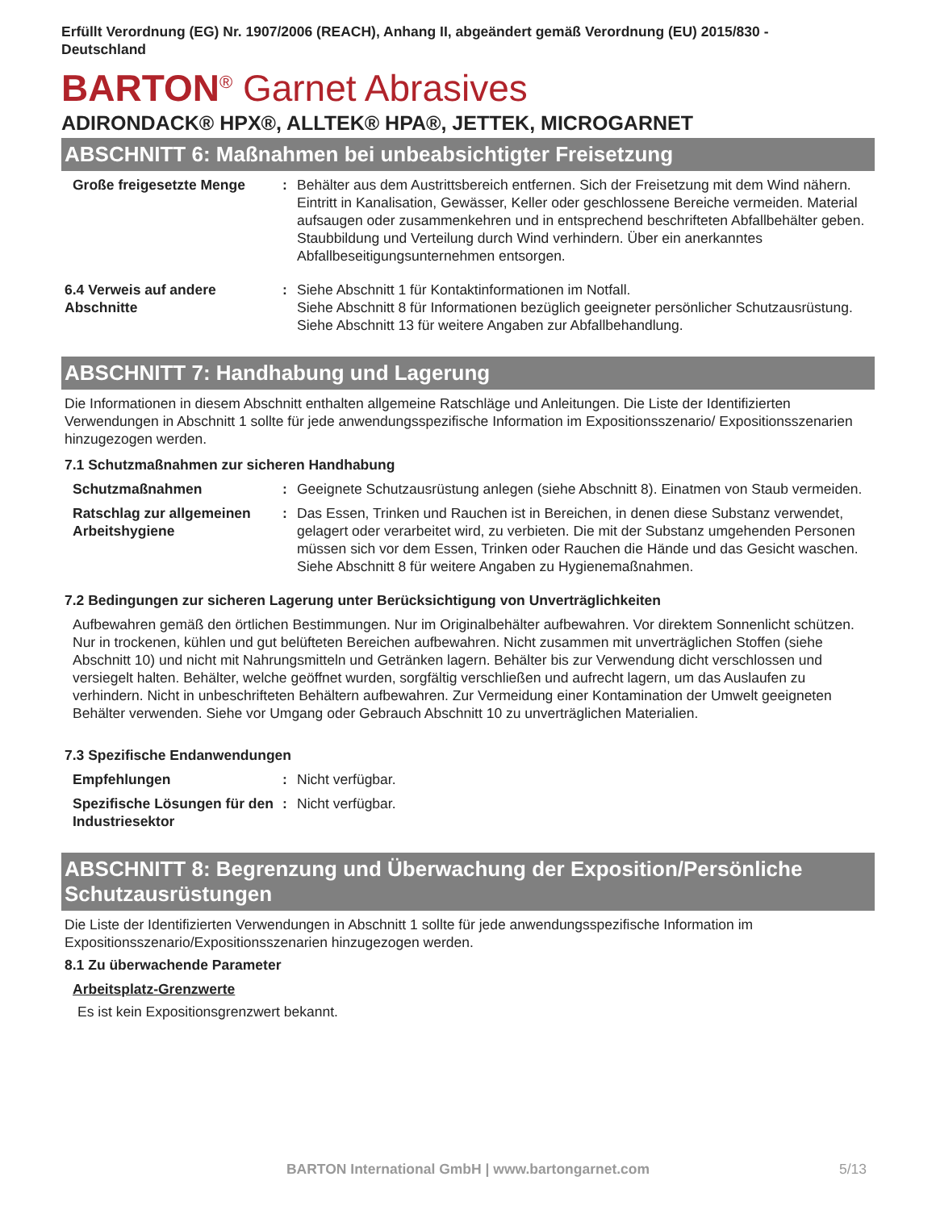Erfüllt Verordnung (EG) Nr. 1907/2006 (REACH), Anhang II, abgeändert gemäß Verordnung (EU) 2015/830 -
Deutschland
BARTON<sup>®</sup> Garnet Abrasives
ADIRONDACK® HPX®, ALLTEK® HPA®, JETTEK, MICROGARNET
ABSCHNITT 6: Maßnahmen bei unbeabsichtigter Freisetzung
Große freigesetzte Menge : Behälter aus dem Austrittsbereich entfernen. Sich der Freisetzung mit dem Wind nähern. Eintritt in Kanalisation, Gewässer, Keller oder geschlossene Bereiche vermeiden. Material aufsaugen oder zusammenkehren und in entsprechend beschrifteten Abfallbehälter geben. Staubbildung und Verteilung durch Wind verhindern. Über ein anerkanntes Abfallbeseitigungsunternehmen entsorgen.
6.4 Verweis auf andere Abschnitte
: Siehe Abschnitt 1 für Kontaktinformationen im Notfall.
Siehe Abschnitt 8 für Informationen bezüglich geeigneter persönlicher Schutzausrüstung.
Siehe Abschnitt 13 für weitere Angaben zur Abfallbehandlung.
ABSCHNITT 7: Handhabung und Lagerung
Die Informationen in diesem Abschnitt enthalten allgemeine Ratschläge und Anleitungen. Die Liste der Identifizierten Verwendungen in Abschnitt 1 sollte für jede anwendungsspezifische Information im Expositionsszenario/ Expositionsszenarien hinzugezogen werden.
7.1 Schutzmaßnahmen zur sicheren Handhabung
Schutzmaßnahmen : Geeignete Schutzausrüstung anlegen (siehe Abschnitt 8). Einatmen von Staub vermeiden.
Ratschlag zur allgemeinen Arbeitshygiene
: Das Essen, Trinken und Rauchen ist in Bereichen, in denen diese Substanz verwendet, gelagert oder verarbeitet wird, zu verbieten. Die mit der Substanz umgehenden Personen müssen sich vor dem Essen, Trinken oder Rauchen die Hände und das Gesicht waschen. Siehe Abschnitt 8 für weitere Angaben zu Hygienemaßnahmen.
7.2 Bedingungen zur sicheren Lagerung unter Berücksichtigung von Unverträglichkeiten
Aufbewahren gemäß den örtlichen Bestimmungen. Nur im Originalbehälter aufbewahren. Vor direktem Sonnenlicht schützen. Nur in trockenen, kühlen und gut belüfteten Bereichen aufbewahren. Nicht zusammen mit unverträglichen Stoffen (siehe Abschnitt 10) und nicht mit Nahrungsmitteln und Getränken lagern. Behälter bis zur Verwendung dicht verschlossen und versiegelt halten. Behälter, welche geöffnet wurden, sorgfältig verschließen und aufrecht lagern, um das Auslaufen zu verhindern. Nicht in unbeschrifteten Behältern aufbewahren. Zur Vermeidung einer Kontamination der Umwelt geeigneten Behälter verwenden. Siehe vor Umgang oder Gebrauch Abschnitt 10 zu unverträglichen Materialien.
7.3 Spezifische Endanwendungen
Empfehlungen : Nicht verfügbar.
Spezifische Lösungen für den Industriesektor
: Nicht verfügbar.
ABSCHNITT 8: Begrenzung und Überwachung der Exposition/Persönliche Schutzausrüstungen
Die Liste der Identifizierten Verwendungen in Abschnitt 1 sollte für jede anwendungsspezifische Information im Expositionsszenario/Expositionsszenarien hinzugezogen werden.
8.1 Zu überwachende Parameter
Arbeitsplatz-Grenzwerte
Es ist kein Expositionsgrenzwert bekannt.
BARTON International GmbH | www.bartongarnet.com 5/13